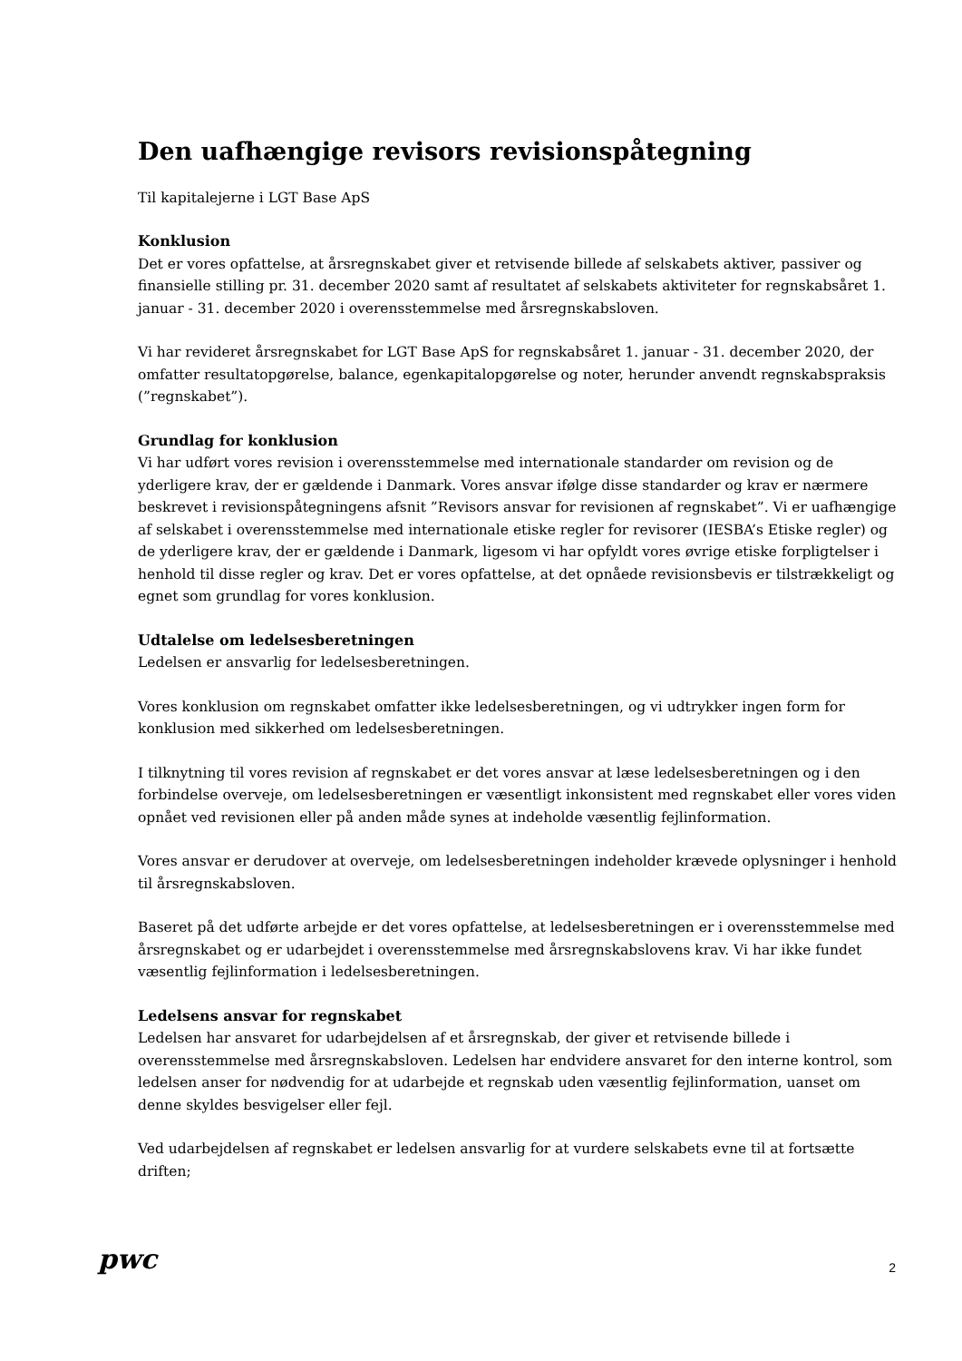Den uafhængige revisors revisionspåtegning
Til kapitalejerne i LGT Base ApS
Konklusion
Det er vores opfattelse, at årsregnskabet giver et retvisende billede af selskabets aktiver, passiver og finansielle stilling pr. 31. december 2020 samt af resultatet af selskabets aktiviteter for regnskabsåret 1. januar - 31. december 2020 i overensstemmelse med årsregnskabsloven.
Vi har revideret årsregnskabet for LGT Base ApS for regnskabsåret 1. januar - 31. december 2020, der omfatter resultatopgørelse, balance, egenkapitalopgørelse og noter, herunder anvendt regnskabspraksis (”regnskabet”).
Grundlag for konklusion
Vi har udført vores revision i overensstemmelse med internationale standarder om revision og de yderligere krav, der er gældende i Danmark. Vores ansvar ifølge disse standarder og krav er nærmere beskrevet i revisionspåtegningens afsnit ”Revisors ansvar for revisionen af regnskabet”. Vi er uafhængige af selskabet i overensstemmelse med internationale etiske regler for revisorer (IESBA’s Etiske regler) og de yderligere krav, der er gældende i Danmark, ligesom vi har opfyldt vores øvrige etiske forpligtelser i henhold til disse regler og krav. Det er vores opfattelse, at det opnåede revisionsbevis er tilstrækkeligt og egnet som grundlag for vores konklusion.
Udtalelse om ledelsesberetningen
Ledelsen er ansvarlig for ledelsesberetningen.
Vores konklusion om regnskabet omfatter ikke ledelsesberetningen, og vi udtrykker ingen form for konklusion med sikkerhed om ledelsesberetningen.
I tilknytning til vores revision af regnskabet er det vores ansvar at læse ledelsesberetningen og i den forbindelse overveje, om ledelsesberetningen er væsentligt inkonsistent med regnskabet eller vores viden opnået ved revisionen eller på anden måde synes at indeholde væsentlig fejlinformation.
Vores ansvar er derudover at overveje, om ledelsesberetningen indeholder krævede oplysninger i henhold til årsregnskabsloven.
Baseret på det udførte arbejde er det vores opfattelse, at ledelsesberetningen er i overensstemmelse med årsregnskabet og er udarbejdet i overensstemmelse med årsregnskabslovens krav. Vi har ikke fundet væsentlig fejlinformation i ledelsesberetningen.
Ledelsens ansvar for regnskabet
Ledelsen har ansvaret for udarbejdelsen af et årsregnskab, der giver et retvisende billede i overensstemmelse med årsregnskabsloven. Ledelsen har endvidere ansvaret for den interne kontrol, som ledelsen anser for nødvendig for at udarbejde et regnskab uden væsentlig fejlinformation, uanset om denne skyldes besvigelser eller fejl.
Ved udarbejdelsen af regnskabet er ledelsen ansvarlig for at vurdere selskabets evne til at fortsætte driften;
pwc 2